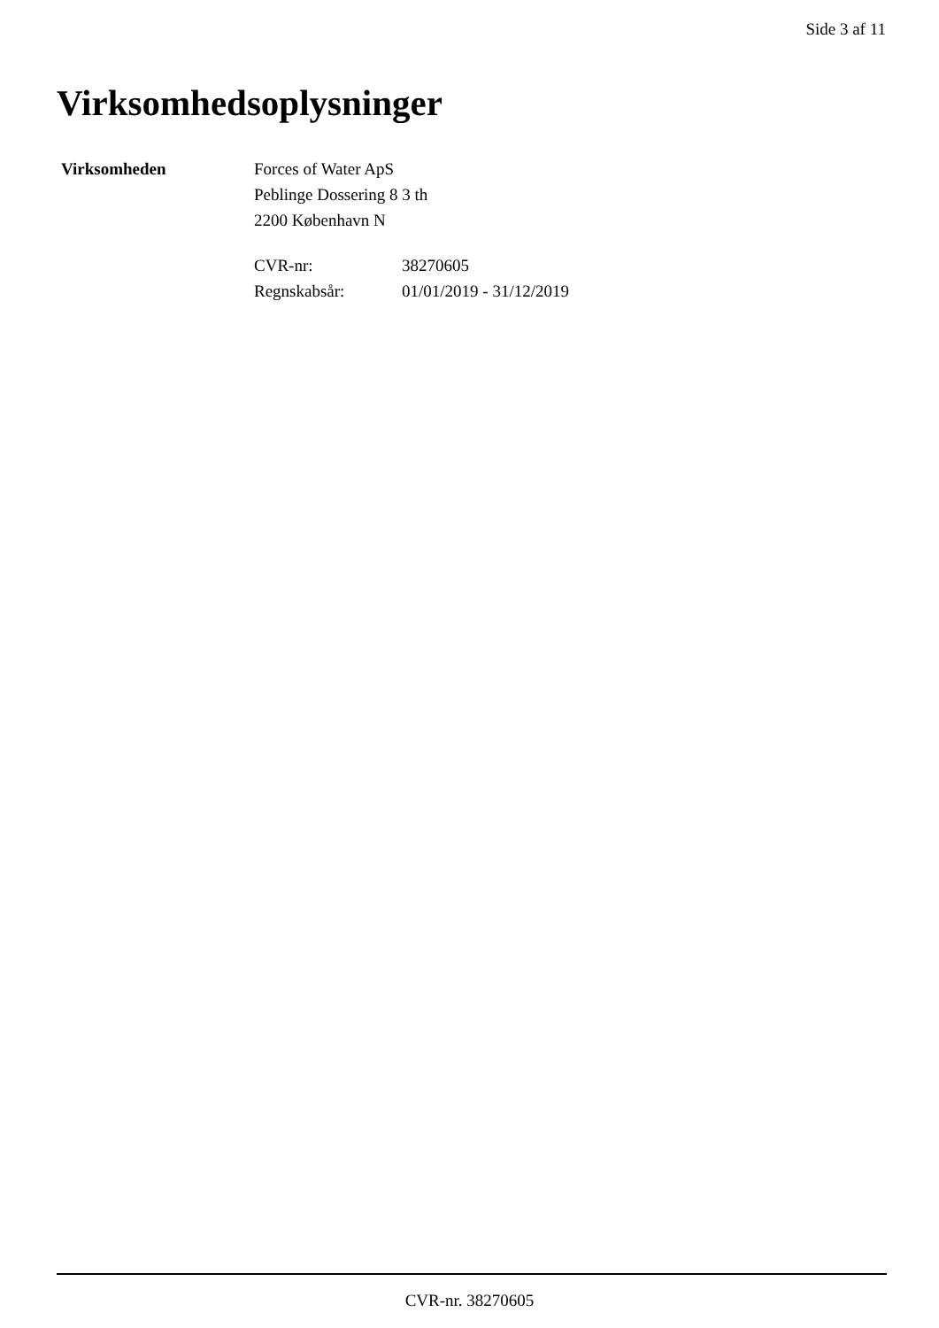Side 3 af 11
Virksomhedsoplysninger
Virksomheden Forces of Water ApS
Peblinge Dossering 8 3 th
2200 København N
CVR-nr: 38270605
Regnskabsår: 01/01/2019 - 31/12/2019
CVR-nr. 38270605